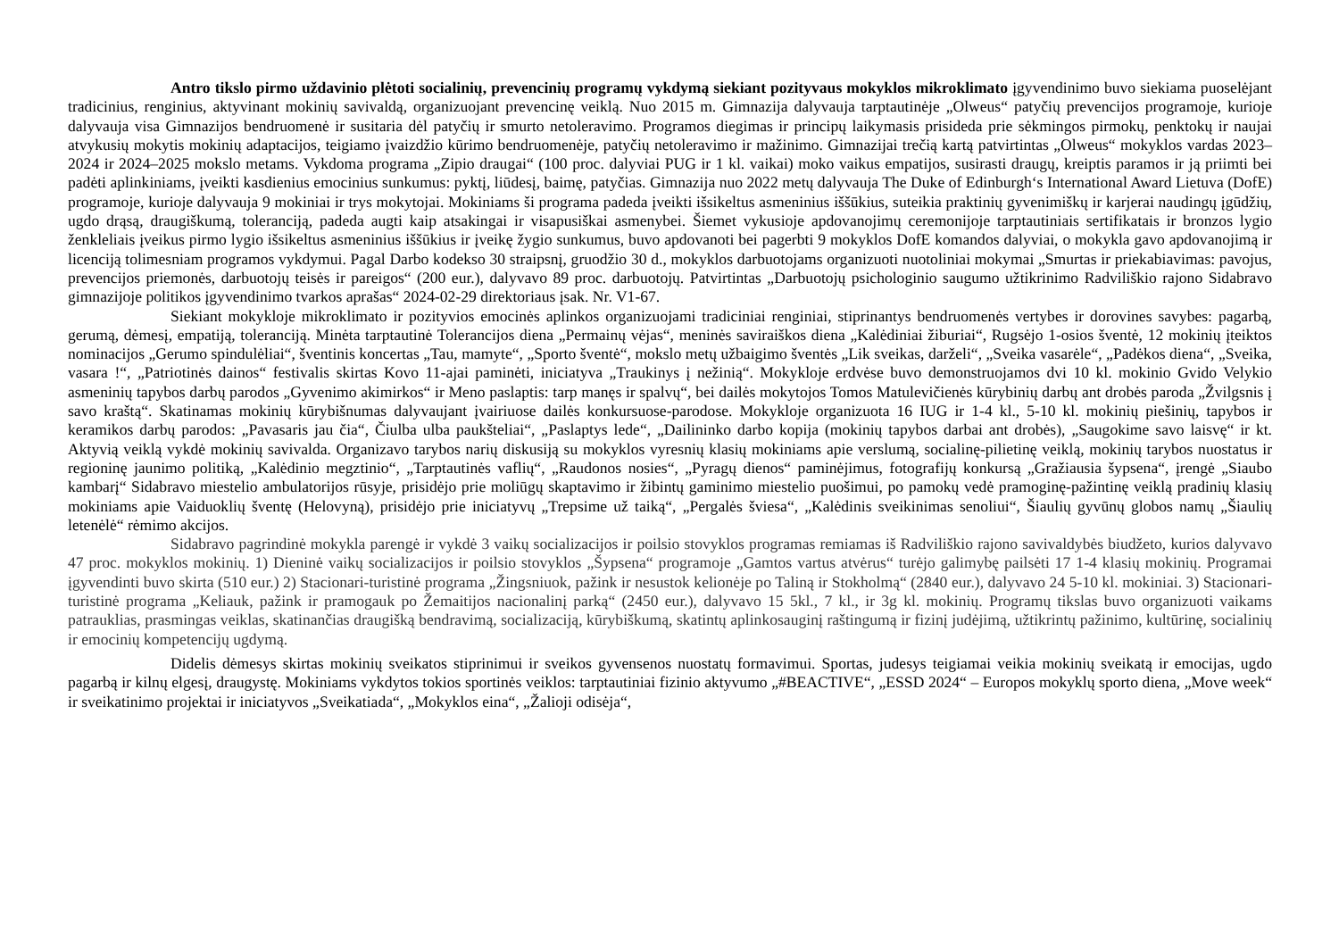Antro tikslo pirmo uždavinio plėtoti socialinių, prevencinių programų vykdymą siekiant pozityvaus mokyklos mikroklimato įgyvendinimo buvo siekiama puoselėjant tradicinius, renginius, aktyvinant mokinių savivaldą, organizuojant prevencinę veiklą. Nuo 2015 m. Gimnazija dalyvauja tarptautinėje „Olweus“ patyčių prevencijos programoje, kurioje dalyvauja visa Gimnazijos bendruomenė ir susitaria dėl patyčių ir smurto netoleravimo. Programos diegimas ir principų laikymasis prisideda prie sėkmingos pirmokų, penktokų ir naujai atvykusių mokytis mokinių adaptacijos, teigiamo įvaizdžio kūrimo bendruomenėje, patyčių netoleravimo ir mažinimo. Gimnazijai trečią kartą patvirtintas „Olweus“ mokyklos vardas 2023–2024 ir 2024–2025 mokslo metams. Vykdoma programa „Zipio draugai“ (100 proc. dalyviai PUG ir 1 kl. vaikai) moko vaikus empatijos, susirasti draugų, kreiptis paramos ir ją priimti bei padėti aplinkiniams, įveikti kasdienius emocinius sunkumus: pyktį, liūdesį, baimę, patyčias. Gimnazija nuo 2022 metų dalyvauja The Duke of Edinburgh‘s International Award Lietuva (DofE) programoje, kurioje dalyvauja 9 mokiniai ir trys mokytojai. Mokiniams ši programa padeda įveikti išsikeltus asmeninius iššūkius, suteikia praktinių gyvenimiškų ir karjerai naudingų įgūdžių, ugdo drąsą, draugiškumą, toleranciją, padeda augti kaip atsakingai ir visapusiškai asmenybei. Šiemet vykusioje apdovanojimų ceremonijoje tarptautiniais sertifikatais ir bronzos lygio ženkleliais įveikus pirmo lygio išsikeltus asmeninius iššūkius ir įveikę žygio sunkumus, buvo apdovanoti bei pagerbti 9 mokyklos DofE komandos dalyviai, o mokykla gavo apdovanojimą ir licenciją tolimesniam programos vykdymui. Pagal Darbo kodekso 30 straipsnį, gruodžio 30 d., mokyklos darbuotojams organizuoti nuotoliniai mokymai „Smurtas ir priekabiavimas: pavojus, prevencijos priemonės, darbuotojų teisės ir pareigos“ (200 eur.), dalyvavo 89 proc. darbuotojų. Patvirtintas „Darbuotojų psichologinio saugumo užtikrinimo Radviliškio rajono Sidabravo gimnazijoje politikos įgyvendinimo tvarkos aprašas“ 2024-02-29 direktoriaus įsak. Nr. V1-67.
Siekiant mokykloje mikroklimato ir pozityvios emocinės aplinkos organizuojami tradiciniai renginiai, stiprinantys bendruomenės vertybes ir dorovines savybes: pagarbą, gerumą, dėmesį, empatiją, toleranciją. Minėta tarptautinė Tolerancijos diena „Permainų vėjas“, meninės saviraiškos diena „Kalėdiniai žiburiai“, Rugsėjo 1-osios šventė, 12 mokinių įteiktos nominacijos „Gerumo spindulėliai“, šventinis koncertas „Tau, mamyte“, „Sporto šventė“, mokslo metų užbaigimo šventės „Lik sveikas, darželi“, „Sveika vasarėle“, „Padėkos diena“, „Sveika, vasara !“, „Patriotinės dainos“ festivalis skirtas Kovo 11-ajai paminėti, iniciatyva „Traukinys į nežinią“. Mokykloje erdvėse buvo demonstruojamos dvi 10 kl. mokinio Gvido Velykio asmeninių tapybos darbų parodos „Gyvenimo akimirkos“ ir Meno paslaptis: tarp manęs ir spalvų“, bei dailės mokytojos Tomos Matulevičienės kūrybinių darbų ant drobės paroda „Žvilgsnis į savo kraštą“. Skatinamas mokinių kūrybišnumas dalyvaujant įvairiuose dailės konkursuose-parodose. Mokykloje organizuota 16 IUG ir 1-4 kl., 5-10 kl. mokinių piešinių, tapybos ir keramikos darbų parodos: „Pavasaris jau čia“, Čiulba ulba paukšteliai“, „Paslaptys lede“, „Dailininko darbo kopija (mokinių tapybos darbai ant drobės), „Saugokime savo laisvę“ ir kt. Aktyvią veiklą vykdė mokinių savivalda. Organizavo tarybos narių diskusiją su mokyklos vyresnių klasių mokiniams apie verslumą, socialinę-pilietinę veiklą, mokinių tarybos nuostatus ir regioninę jaunimo politiką, „Kalėdinio megztinio“, „Tarptautinės vaflių“, „Raudonos nosies“, „Pyragų dienos“ paminėjimus, fotografijų konkursą „Gražiausia šypsena“, įrengė „Siaubo kambarį“ Sidabravo miestelio ambulatorijos rūsyje, prisidėjo prie moliūgų skaptavimo ir žibintų gaminimo miestelio puošimui, po pamokų vedė pramoginę-pažintinę veiklą pradinių klasių mokiniams apie Vaiduoklių šventę (Helovyną), prisidėjo prie iniciatyvų „Trepsime už taiką“, „Pergalės šviesa“, „Kalėdinis sveikinimas senoliui“, Šiaulių gyvūnų globos namų „Šiaulių letenėlė“ rėmimo akcijos.
Sidabravo pagrindinė mokykla parengė ir vykdė 3 vaikų socializacijos ir poilsio stovyklos programas remiamas iš Radviliškio rajono savivaldybės biudžeto, kurios dalyvavo 47 proc. mokyklos mokinių. 1) Dieninė vaikų socializacijos ir poilsio stovyklos „Šypsena“ programoje „Gamtos vartus atvėrus“ turėjo galimybę pailsėti 17 1-4 klasių mokinių. Programai įgyvendinti buvo skirta (510 eur.) 2) Stacionari-turistinė programa „Žingsniuok, pažink ir nesustok kelionėje po Taliną ir Stokholmą“ (2840 eur.), dalyvavo 24 5-10 kl. mokiniai. 3) Stacionari-turistinė programa „Keliauk, pažink ir pramogauk po Žemaitijos nacionalinį parką“ (2450 eur.), dalyvavo 15 5kl., 7 kl., ir 3g kl. mokinių. Programų tikslas buvo organizuoti vaikams patrauklias, prasmingas veiklas, skatinančias draugišką bendravimą, socializaciją, kūrybiškumą, skatintų aplinkosauginį raštingumą ir fizinį judėjimą, užtikrintų pažinimo, kultūrinę, socialinių ir emocinių kompetencijų ugdymą.
Didelis dėmesys skirtas mokinių sveikatos stiprinimui ir sveikos gyvensenos nuostatų formavimui. Sportas, judesys teigiamai veikia mokinių sveikatą ir emocijas, ugdo pagarbą ir kilnų elgesį, draugystę. Mokiniams vykdytos tokios sportinės veiklos: tarptautiniai fizinio aktyvumo „#BEACTIVE“, „ESSD 2024“ – Europos mokyklų sporto diena, „Move week“ ir sveikatinimo projektai ir iniciatyvos „Sveikatiada“, „Mokyklos eina“, „Žalioji odisėja“,